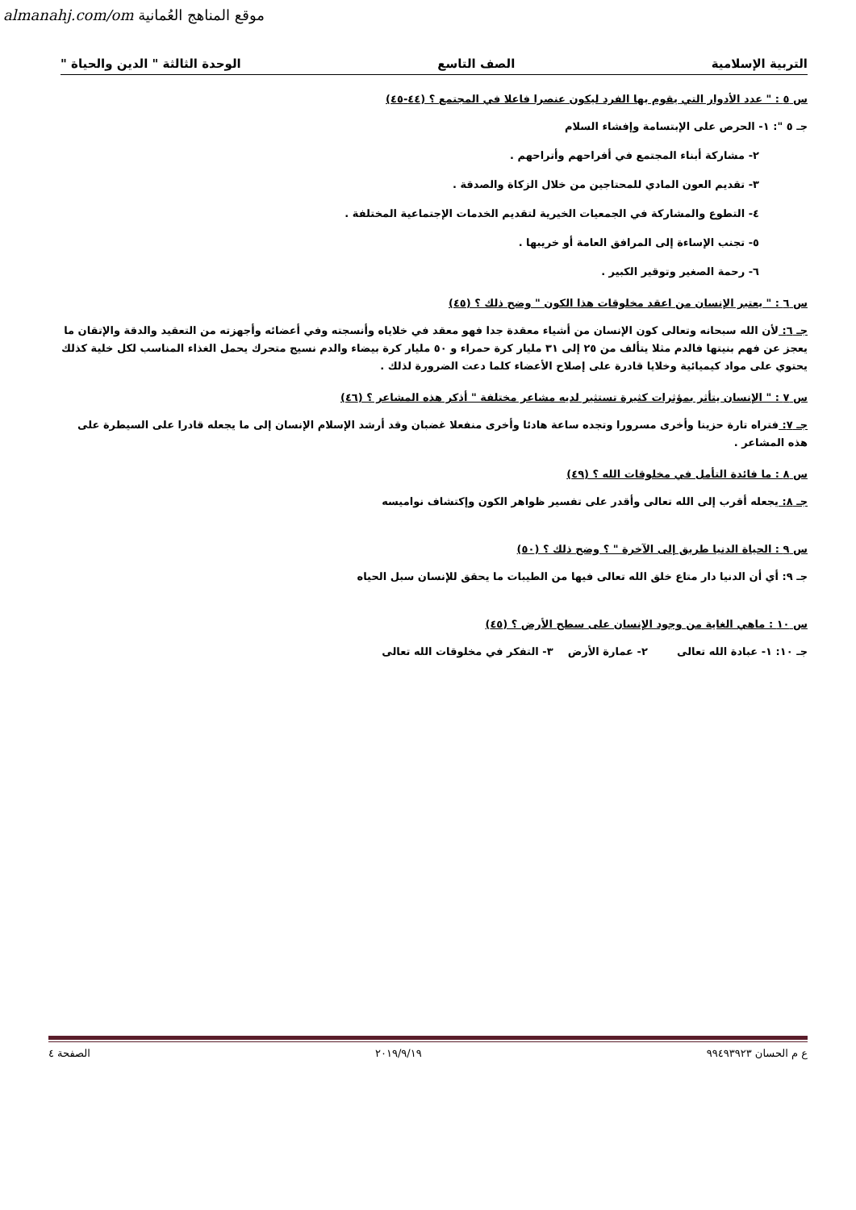almanahj.com/om موقع المناهج العُمانية
التربية الإسلامية الصف التاسع الوحدة الثالثة " الدين والحياة "
س ٥ : " عدد الأدوار التي يقوم بها الفرد ليكون عنصرا فاعلا في المجتمع ؟ (٤٤-٤٥)
جـ ٥ ": ١- الحرص على الإبتسامة وإفشاء السلام
٢- مشاركة أبناء المجتمع في أفراحهم وأتراحهم .
٣- تقديم العون المادي للمحتاجين من خلال الزكاة والصدقة .
٤- التطوع والمشاركة في الجمعيات الخيرية لتقديم الخدمات الإجتماعية المختلفة .
٥- تجنب الإساءة إلى المرافق العامة أو خريبها .
٦- رحمة الصغير وتوقير الكبير .
س ٦ : " يعتبر الإنسان من اعقد مخلوقات هذا الكون " وضح ذلك ؟ (٤٥)
جـ ٦: لأن الله سبحانه وتعالى كون الإنسان من أشياء معقدة جدا فهو معقد في خلاياه وأنسجته وفي أعضائه وأجهزته من التعقيد والدقة والإتقان ما يعجز عن فهم بنيتها فالدم مثلا يتألف من ٢٥ إلى ٣١ مليار كرة حمراء و ٥٠ مليار كرة بيضاء والدم نسيج متحرك يحمل الغذاء المناسب لكل خلية كذلك يحتوي على مواد كيميائية وخلايا قادرة على إصلاح الأعضاء كلما دعت الضرورة لذلك .
س ٧ : " الإنسان يتأثر بمؤثرات كثيرة تستثير لديه مشاعر مختلفة " أذكر هذه المشاعر ؟ (٤٦)
جـ ٧: فتراه تارة حزينا وأخرى مسرورا وتجده ساعة هادئا وأخرى منفعلا غضبان وقد أرشد الإسلام الإنسان إلى ما يجعله قادرا على السيطرة على هذه المشاعر .
س ٨ : ما فائدة التأمل في مخلوقات الله ؟ (٤٩)
جـ ٨: يجعله أقرب إلى الله تعالى وأقدر على تفسير ظواهر الكون وإكتشاف نواميسه
س ٩ : الحياة الدنيا طريق إلى الآخرة " ؟ وضح ذلك ؟ (٥٠)
جـ ٩: أي أن الدنيا دار متاع خلق الله تعالى فيها من الطيبات ما يحقق للإنسان سبل الحياه
س ١٠ : ماهي الغاية من وجود الإنسان على سطح الأرض ؟ (٤٥)
جـ ١٠: ١- عبادة الله تعالى ٢- عمارة الأرض ٣- التفكر في مخلوقات الله تعالى
ع م الحسان ٩٩٤٩٣٩٢٣ ٢٠١٩/٩/١٩ الصفحة ٤